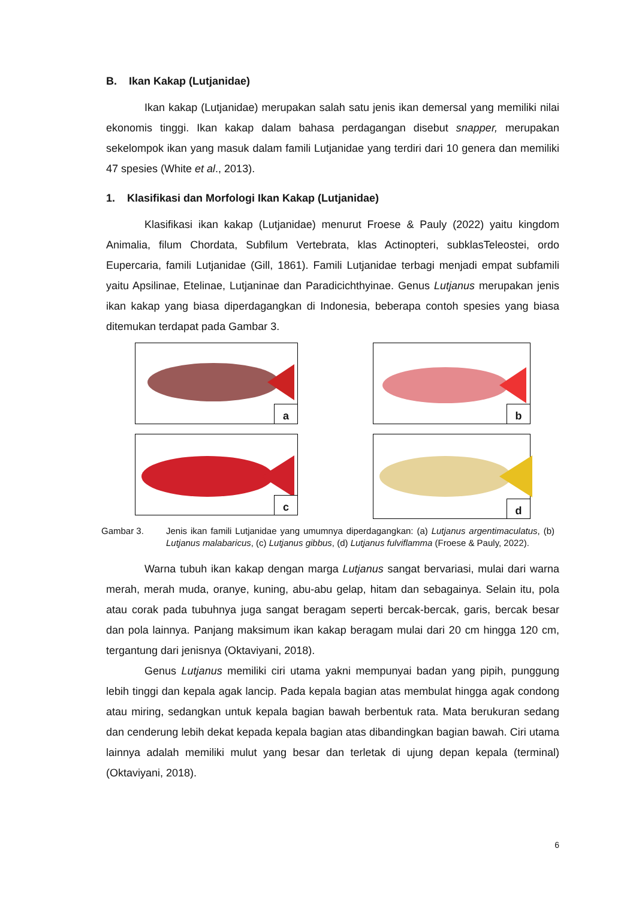B. Ikan Kakap (Lutjanidae)
Ikan kakap (Lutjanidae) merupakan salah satu jenis ikan demersal yang memiliki nilai ekonomis tinggi. Ikan kakap dalam bahasa perdagangan disebut snapper, merupakan sekelompok ikan yang masuk dalam famili Lutjanidae yang terdiri dari 10 genera dan memiliki 47 spesies (White et al., 2013).
1. Klasifikasi dan Morfologi Ikan Kakap (Lutjanidae)
Klasifikasi ikan kakap (Lutjanidae) menurut Froese & Pauly (2022) yaitu kingdom Animalia, filum Chordata, Subfilum Vertebrata, klas Actinopteri, subklasTeleostei, ordo Eupercaria, famili Lutjanidae (Gill, 1861). Famili Lutjanidae terbagi menjadi empat subfamili yaitu Apsilinae, Etelinae, Lutjaninae dan Paradicichthyinae. Genus Lutjanus merupakan jenis ikan kakap yang biasa diperdagangkan di Indonesia, beberapa contoh spesies yang biasa ditemukan terdapat pada Gambar 3.
a
b
c
d
Gambar 3. Jenis ikan famili Lutjanidae yang umumnya diperdagangkan: (a) Lutjanus argentimaculatus, (b) Lutjanus malabaricus, (c) Lutjanus gibbus, (d) Lutjanus fulviflamma (Froese & Pauly, 2022).
Warna tubuh ikan kakap dengan marga Lutjanus sangat bervariasi, mulai dari warna merah, merah muda, oranye, kuning, abu-abu gelap, hitam dan sebagainya. Selain itu, pola atau corak pada tubuhnya juga sangat beragam seperti bercak-bercak, garis, bercak besar dan pola lainnya. Panjang maksimum ikan kakap beragam mulai dari 20 cm hingga 120 cm, tergantung dari jenisnya (Oktaviyani, 2018).
Genus Lutjanus memiliki ciri utama yakni mempunyai badan yang pipih, punggung lebih tinggi dan kepala agak lancip. Pada kepala bagian atas membulat hingga agak condong atau miring, sedangkan untuk kepala bagian bawah berbentuk rata. Mata berukuran sedang dan cenderung lebih dekat kepada kepala bagian atas dibandingkan bagian bawah. Ciri utama lainnya adalah memiliki mulut yang besar dan terletak di ujung depan kepala (terminal) (Oktaviyani, 2018).
6